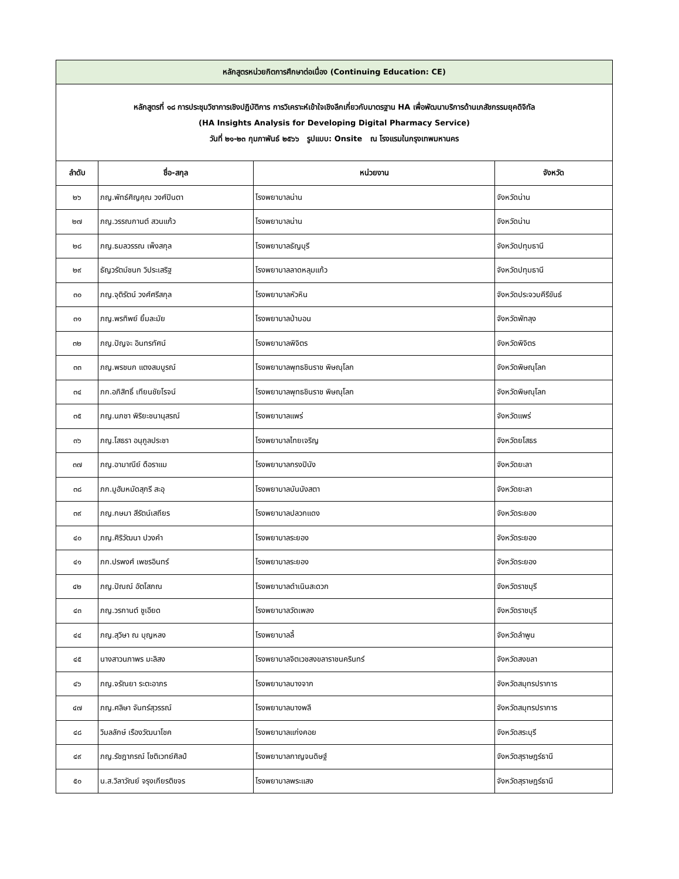| หลักสูตรหน่วยกิตการศึกษาต่อเนื่อง (Continuing Education: CE) | | | |
| หลักสูตรที่ ๑๘ การประชุมวิชาการเชิงปฏิบัติการ การวิเคราะห์เข้าใจเชิงลึกเกี่ยวกับมาตรฐาน HA เพื่อพัฒนาบริการด้านเภสัชกรรมยุคดิจิทัล (HA Insights Analysis for Developing Digital Pharmacy Service) วันที่ ๒๑-๒๓ กุมภาพันธ์ ๒๕๖๖ รูปแบบ: Onsite ณ โรงแรมในกรุงเทพมหานคร | | | |
| ลำดับ | ชื่อ-สกุล | หน่วยงาน | จังหวัด |
| ๒๖ | ภญ.พัทธ์ศิญคุณ วงศ์ปินตา | โรงพยาบาลน่าน | จังหวัดน่าน |
| ๒๗ | ภญ.วรรณกานต์ สวนแก้ว | โรงพยาบาลน่าน | จังหวัดน่าน |
| ๒๘ | ภญ.ธมลวรรณ เพ็งสกุล | โรงพยาบาลธัญบุรี | จังหวัดปทุมธานี |
| ๒๙ | ธัญวรัตม์ชนก วิประเสริฐ | โรงพยาบาลลาดหลุมแก้ว | จังหวัดปทุมธานี |
| ๓๐ | ภญ.จุติรัตน์ วงศ์ศรีสกุล | โรงพยาบาลหัวหิน | จังหวัดประจวบคีรีขันธ์ |
| ๓๑ | ภญ.พรทิพย์ ยิ้มละมัย | โรงพยาบาลป่าบอน | จังหวัดพัทลุง |
| ๓๒ | ภญ.ปัญจะ อินทรทัศน์ | โรงพยาบาลพิจิตร | จังหวัดพิจิตร |
| ๓๓ | ภญ.พรชนก แตงสมบูรณ์ | โรงพยาบาลพุทธชินราช พิษณุโลก | จังหวัดพิษณุโลก |
| ๓๔ | ภก.อภิสิทธิ์ เทียนชัยโรจน์ | โรงพยาบาลพุทธชินราช พิษณุโลก | จังหวัดพิษณุโลก |
| ๓๕ | ภญ.นภชา พิริยะชนานุสรณ์ | โรงพยาบาลแพร่ | จังหวัดแพร่ |
| ๓๖ | ภญ.โสธรา อนุกูลประชา | โรงพยาบาลไทยเจริญ | จังหวัดยโสธร |
| ๓๗ | ภญ.อามาณีย์ ดือราแม | โรงพยาบาลกรงปินัง | จังหวัดยะลา |
| ๓๘ | ภก.มูฮัมหมัดสุกรี สะอุ | โรงพยาบาลบันนังสตา | จังหวัดยะลา |
| ๓๙ | ภญ.กษมา สีรัตน์เสถียร | โรงพยาบาลปลวกแดง | จังหวัดระยอง |
| ๔๐ | ภญ.ศิริวัฒนา ปวงคำ | โรงพยาบาลระยอง | จังหวัดระยอง |
| ๔๑ | ภก.ปรพงศ์ เพชรอินทร์ | โรงพยาบาลระยอง | จังหวัดระยอง |
| ๔๒ | ภญ.ปัณณ์ อัตโสภณ | โรงพยาบาลดำเนินสะดวก | จังหวัดราชบุรี |
| ๔๓ | ภญ.วรกานต์ ชูเอียด | โรงพยาบาลวัดเพลง | จังหวัดราชบุรี |
| ๔๔ | ภญ.สุวิษา ณ บุญหลง | โรงพยาบาลลี้ | จังหวัดลำพูน |
| ๔๕ | นางสาวนภาพร มะลิสง | โรงพยาบาลจิตเวชสงขลาราชนครินทร์ | จังหวัดสงขลา |
| ๔๖ | ภญ.จรัณยา ระตะอาภร | โรงพยาบาลบางจาก | จังหวัดสมุทรปราการ |
| ๔๗ | ภญ.ศลิษา จันทร์สุวรรณ์ | โรงพยาบาลบางพลี | จังหวัดสมุทรปราการ |
| ๔๘ | วิมลลักษ์ เรืองวัฒนาโชค | โรงพยาบาลแก่งคอย | จังหวัดสระบุรี |
| ๔๙ | ภญ.รัชฎาภรณ์ โชติเวทย์ศิลป์ | โรงพยาบาลกาญจนดิษฐ์ | จังหวัดสุราษฎร์ธานี |
| ๕๐ | น.ส.วิลาวัณย์ จรุงเกียรติขจร | โรงพยาบาลพระแสง | จังหวัดสุราษฎร์ธานี |